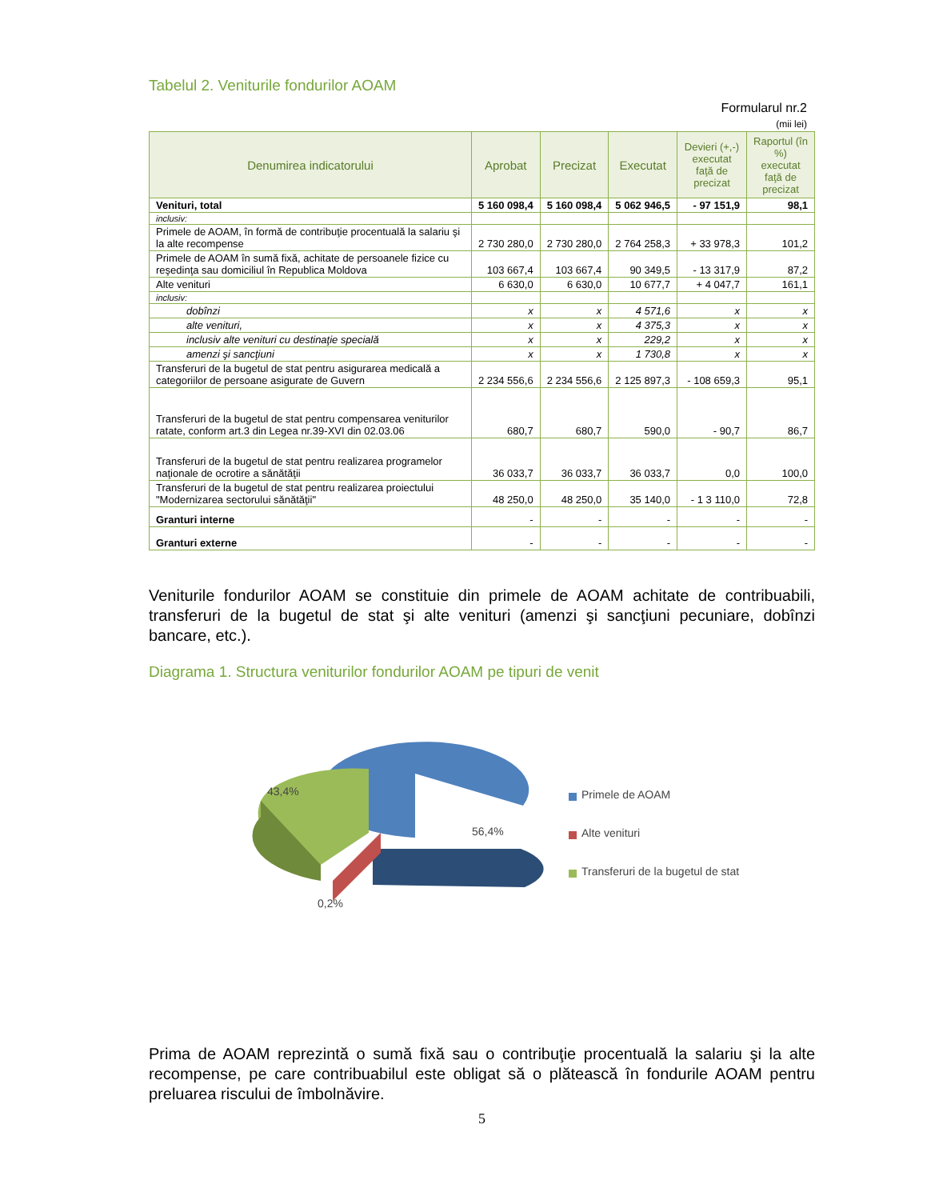Tabelul 2. Veniturile fondurilor AOAM
Formularul nr.2
(mii lei)
| Denumirea indicatorului | Aprobat | Precizat | Executat | Devieri (+,-) executat faţă de precizat | Raportul (în %) executat faţă de precizat |
| --- | --- | --- | --- | --- | --- |
| Venituri, total | 5 160 098,4 | 5 160 098,4 | 5 062 946,5 | - 97 151,9 | 98,1 |
| inclusiv: | | | | | |
| Primele de AOAM, în formă de contribuţie procentuală la salariu şi la alte recompense | 2 730 280,0 | 2 730 280,0 | 2 764 258,3 | + 33 978,3 | 101,2 |
| Primele de AOAM în sumă fixă, achitate de persoanele fizice cu reşedinţa sau domiciliul în Republica Moldova | 103 667,4 | 103 667,4 | 90 349,5 | - 13 317,9 | 87,2 |
| Alte venituri | 6 630,0 | 6 630,0 | 10 677,7 | + 4 047,7 | 161,1 |
| inclusiv: | | | | | |
| dobînzi | x | x | 4 571,6 | x | x |
| alte venituri, | x | x | 4 375,3 | x | x |
| inclusiv alte venituri cu destinaţie specială | x | x | 229,2 | x | x |
| amenzi şi sancţiuni | x | x | 1 730,8 | x | x |
| Transferuri de la bugetul de stat pentru asigurarea medicală a categoriilor de persoane asigurate de Guvern | 2 234 556,6 | 2 234 556,6 | 2 125 897,3 | - 108 659,3 | 95,1 |
| Transferuri de la bugetul de stat pentru compensarea veniturilor ratate, conform art.3 din Legea nr.39-XVI din 02.03.06 | 680,7 | 680,7 | 590,0 | - 90,7 | 86,7 |
| Transferuri de la bugetul de stat pentru realizarea programelor naţionale de ocrotire a sănătăţii | 36 033,7 | 36 033,7 | 36 033,7 | 0,0 | 100,0 |
| Transferuri de la bugetul de stat pentru realizarea proiectului "Modernizarea sectorului sănătăţii" | 48 250,0 | 48 250,0 | 35 140,0 | - 1 3 110,0 | 72,8 |
| Granturi interne | - | - | - | - | - |
| Granturi externe | - | - | - | - | - |
Veniturile fondurilor AOAM se constituie din primele de AOAM achitate de contribuabili, transferuri de la bugetul de stat şi alte venituri (amenzi şi sancţiuni pecuniare, dobînzi bancare, etc.).
Diagrama 1. Structura veniturilor fondurilor AOAM pe tipuri de venit
43,4%
56,4%
0,2%
Primele de AOAM
Alte venituri
Transferuri de la bugetul de stat
Prima de AOAM reprezintă o sumă fixă sau o contribuţie procentuală la salariu şi la alte recompense, pe care contribuabilul este obligat să o plătească în fondurile AOAM pentru preluarea riscului de îmbolnăvire.
5